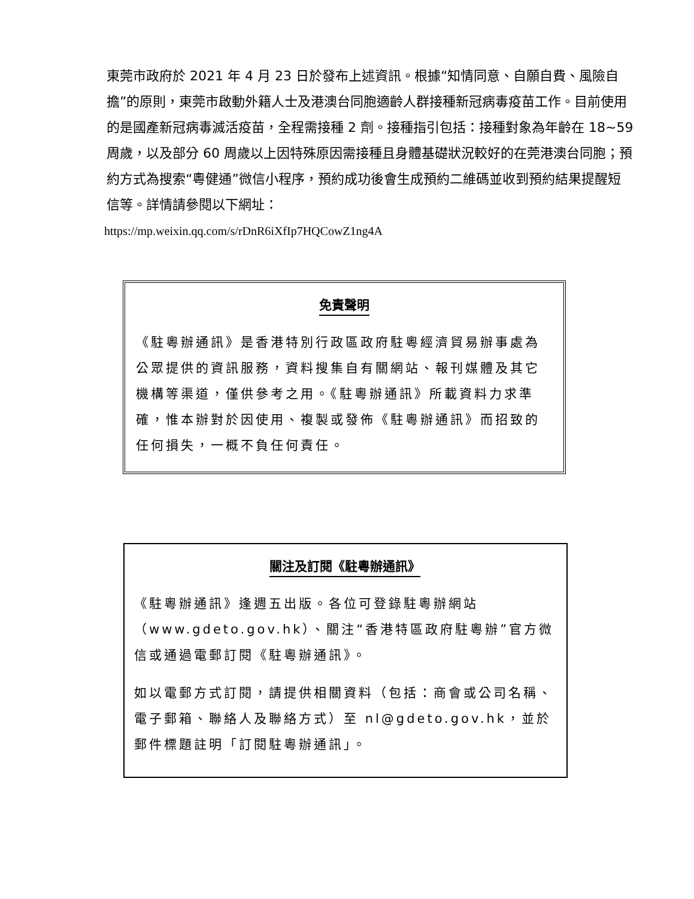東莞市政府於 2021 年 4 月 23 日於發布上述資訊。根據“知情同意、自願自費、風險自擔”的原則，東莞市啟動外籍人士及港澳台同胞適齡人群接種新冠病毒疫苗工作。目前使用的是國產新冠病毒滅活疫苗，全程需接種 2 劑。接種指引包括：接種對象為年齡在 18~59 周歲，以及部分 60 周歲以上因特殊原因需接種且身體基礎狀況較好的在莞港澳台同胞；預約方式為搜索“粵健通”微信小程序，預約成功後會生成預約二維碼並收到預約結果提醒短信等。詳情請參閱以下網址：
https://mp.weixin.qq.com/s/rDnR6iXfIp7HQCowZ1ng4A
免責聲明
《駐粵辦通訊》是香港特別行政區政府駐粵經濟貿易辦事處為公眾提供的資訊服務，資料搜集自有關網站、報刊媒體及其它機構等渠道，僅供參考之用。《駐粵辦通訊》所載資料力求準確，惟本辦對於因使用、複製或發佈《駐粵辦通訊》而招致的任何損失，一概不負任何責任。
關注及訂閱《駐粵辦通訊》
《駐粵辦通訊》逢週五出版。各位可登錄駐粵辦網站（www.gdeto.gov.hk）、關注“香港特區政府駐粵辦”官方微信或通過電郵訂閱《駐粵辦通訊》。
如以電郵方式訂閱，請提供相關資料（包括：商會或公司名稱、電子郵箱、聯絡人及聯絡方式）至 nl@gdeto.gov.hk，並於郵件標題註明「訂閱駐粵辦通訊」。